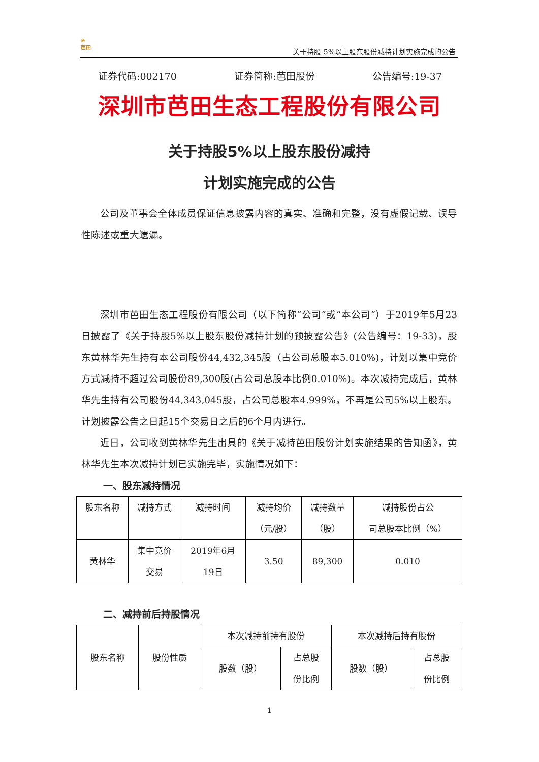❀
芭田
关于持股 5%以上股东股份减持计划实施完成的公告
证券代码:002170 证券简称:芭田股份 公告编号:19-37
深圳市芭田生态工程股份有限公司
关于持股5%以上股东股份减持
计划实施完成的公告
公司及董事会全体成员保证信息披露内容的真实、准确和完整，没有虚假记载、误导性陈述或重大遗漏。
深圳市芭田生态工程股份有限公司（以下简称“公司”或“本公司”）于2019年5月23日披露了《关于持股5%以上股东股份减持计划的预披露公告》(公告编号：19-33)，股东黄林华先生持有本公司股份44,432,345股（占公司总股本5.010%)，计划以集中竞价方式减持不超过公司股份89,300股(占公司总股本比例0.010%)。本次减持完成后，黄林华先生持有公司股份44,343,045股，占公司总股本4.999%，不再是公司5%以上股东。计划披露公告之日起15个交易日之后的6个月内进行。
近日，公司收到黄林华先生出具的《关于减持芭田股份计划实施结果的告知函》，黄林华先生本次减持计划已实施完毕，实施情况如下：
一、股东减持情况
| 股东名称 | 减持方式 | 减持时间 | 减持均价 （元/股） | 减持数量 （股） | 减持股份占公 司总股本比例（%） |
| 黄林华 | 集中竞价 交易 | 2019年6月 19日 | 3.50 | 89,300 | 0.010 |
二、减持前后持股情况
| 股东名称 | 股份性质 | 本次减持前持有股份 | | 本次减持后持有股份 | |
| | | 股数（股） | 占总股 份比例 | 股数（股） | 占总股 份比例 |
1